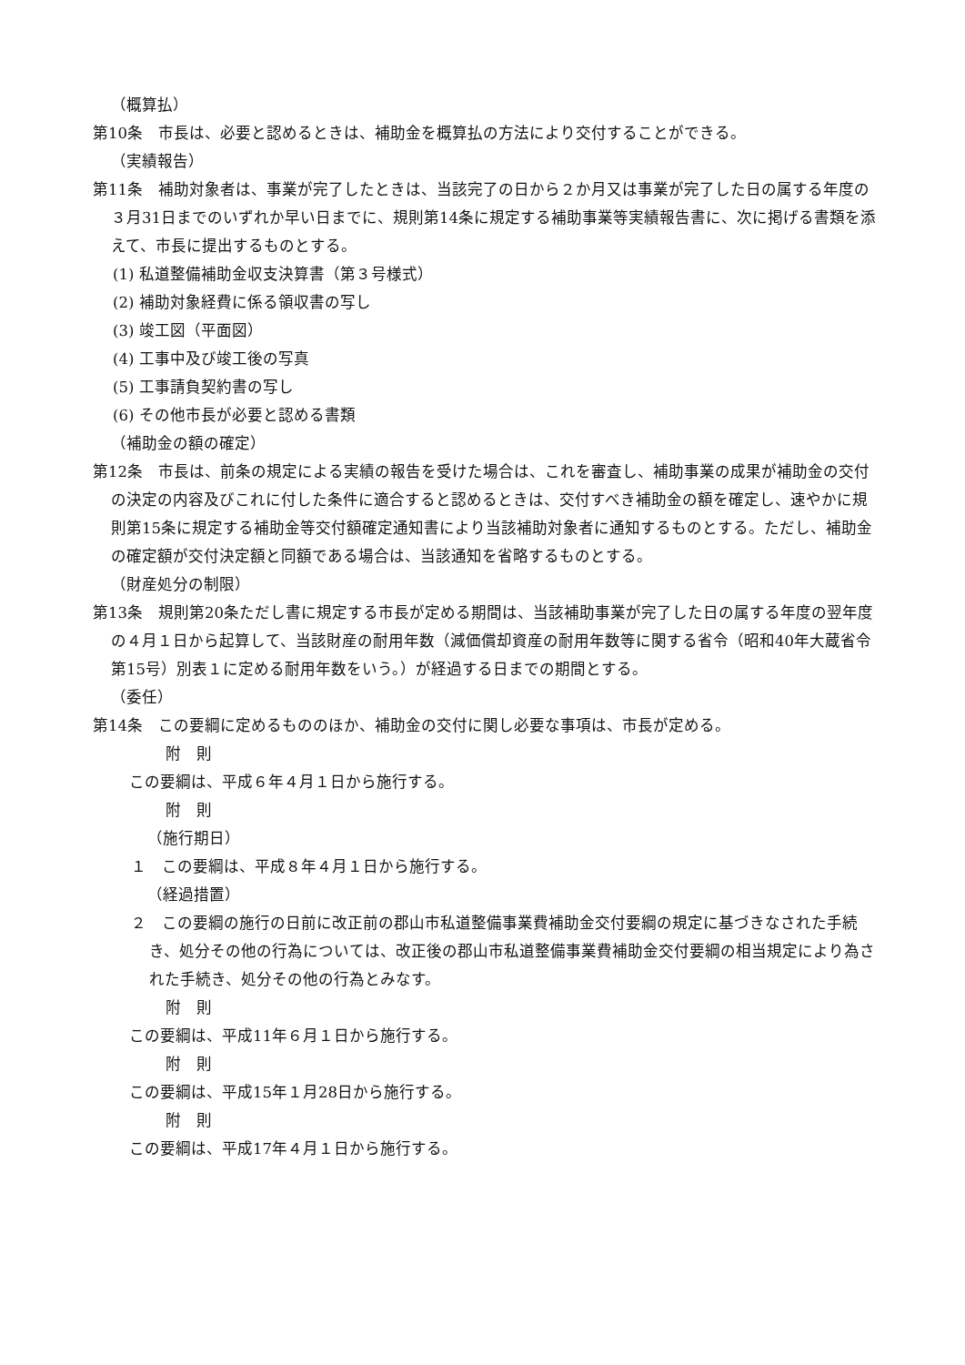（概算払）
第10条　市長は、必要と認めるときは、補助金を概算払の方法により交付することができる。
（実績報告）
第11条　補助対象者は、事業が完了したときは、当該完了の日から２か月又は事業が完了した日の属する年度の３月31日までのいずれか早い日までに、規則第14条に規定する補助事業等実績報告書に、次に掲げる書類を添えて、市長に提出するものとする。
(1) 私道整備補助金収支決算書（第３号様式）
(2) 補助対象経費に係る領収書の写し
(3) 竣工図（平面図）
(4) 工事中及び竣工後の写真
(5) 工事請負契約書の写し
(6) その他市長が必要と認める書類
（補助金の額の確定）
第12条　市長は、前条の規定による実績の報告を受けた場合は、これを審査し、補助事業の成果が補助金の交付の決定の内容及びこれに付した条件に適合すると認めるときは、交付すべき補助金の額を確定し、速やかに規則第15条に規定する補助金等交付額確定通知書により当該補助対象者に通知するものとする。ただし、補助金の確定額が交付決定額と同額である場合は、当該通知を省略するものとする。
（財産処分の制限）
第13条　規則第20条ただし書に規定する市長が定める期間は、当該補助事業が完了した日の属する年度の翌年度の４月１日から起算して、当該財産の耐用年数（減価償却資産の耐用年数等に関する省令（昭和40年大蔵省令第15号）別表１に定める耐用年数をいう。）が経過する日までの期間とする。
（委任）
第14条　この要綱に定めるもののほか、補助金の交付に関し必要な事項は、市長が定める。
附　則
この要綱は、平成６年４月１日から施行する。
附　則
（施行期日）
１　この要綱は、平成８年４月１日から施行する。
（経過措置）
２　この要綱の施行の日前に改正前の郡山市私道整備事業費補助金交付要綱の規定に基づきなされた手続き、処分その他の行為については、改正後の郡山市私道整備事業費補助金交付要綱の相当規定により為された手続き、処分その他の行為とみなす。
附　則
この要綱は、平成11年６月１日から施行する。
附　則
この要綱は、平成15年１月28日から施行する。
附　則
この要綱は、平成17年４月１日から施行する。